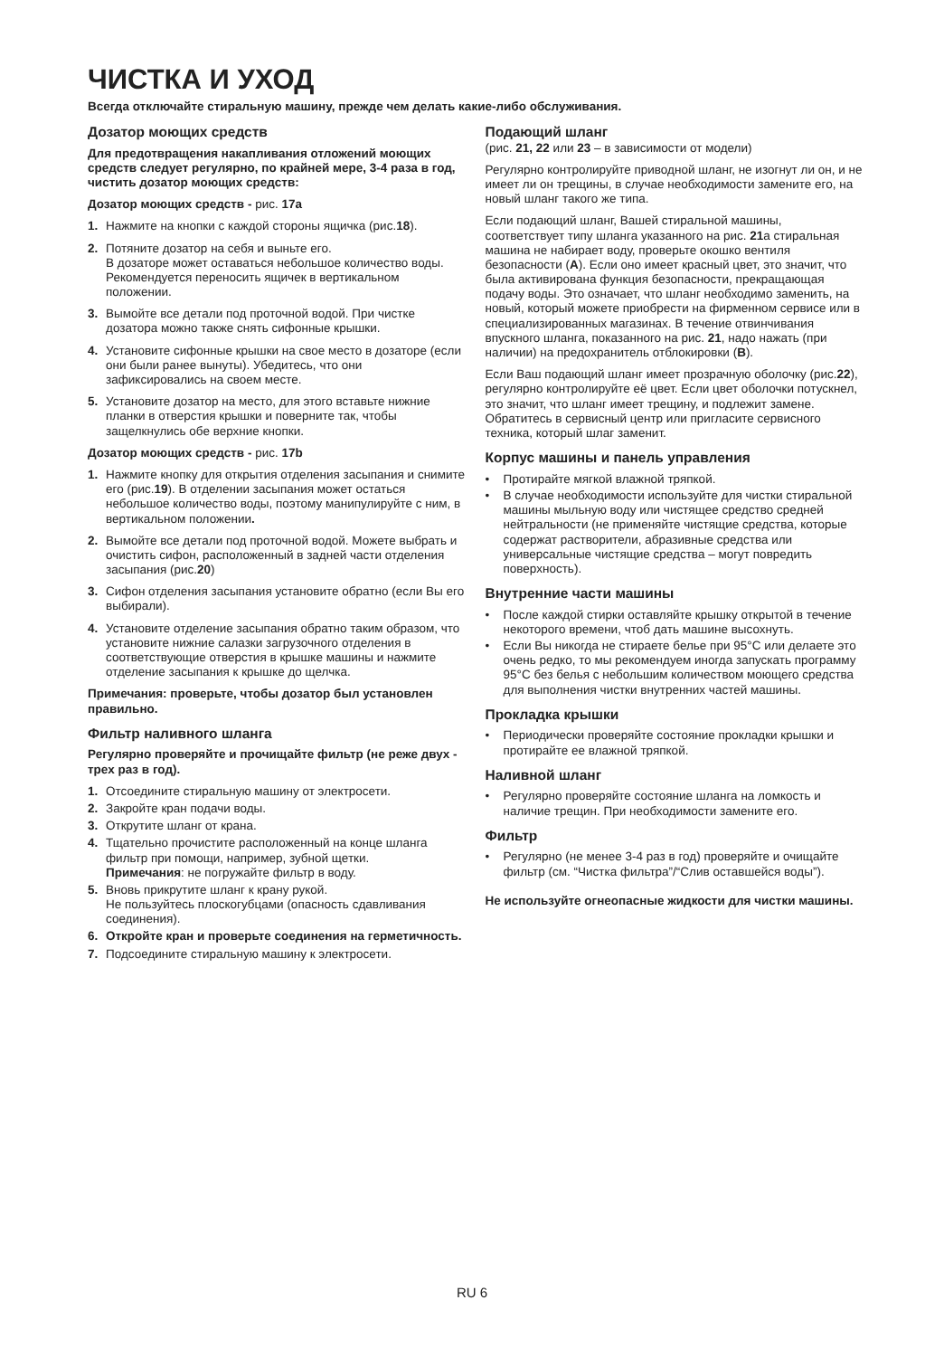ЧИСТКА И УХОД
Всегда отключайте стиральную машину, прежде чем делать какие-либо обслуживания.
Дозатор моющих средств
Для предотвращения накапливания отложений моющих средств следует регулярно, по крайней мере, 3-4 раза в год, чистить дозатор моющих средств:
Дозатор моющих средств - рис. 17a
1. Нажмите на кнопки с каждой стороны ящичка (рис.18).
2. Потяните дозатор на себя и выньте его.
В дозаторе может оставаться небольшое количество воды. Рекомендуется переносить ящичек в вертикальном положении.
3. Вымойте все детали под проточной водой. При чистке дозатора можно также снять сифонные крышки.
4. Установите сифонные крышки на свое место в дозаторе (если они были ранее вынуты). Убедитесь, что они зафиксировались на своем месте.
5. Установите дозатор на место, для этого вставьте нижние планки в отверстия крышки и поверните так, чтобы защелкнулись обе верхние кнопки.
Дозатор моющих средств - рис. 17b
1. Нажмите кнопку для открытия отделения засыпания и снимите его (рис.19). В отделении засыпания может остаться небольшое количество воды, поэтому манипулируйте с ним, в вертикальном положении.
2. Вымойте все детали под проточной водой. Можете выбрать и очистить сифон, расположенный в задней части отделения засыпания (рис.20)
3. Сифон отделения засыпания установите обратно (если Вы его выбирали).
4. Установите отделение засыпания обратно таким образом, что установите нижние салазки загрузочного отделения в соответствующие отверстия в крышке машины и нажмите отделение засыпания к крышке до щелчка.
Примечания: проверьте, чтобы дозатор был установлен правильно.
Фильтр наливного шланга
Регулярно проверяйте и прочищайте фильтр (не реже двух - трех раз в год).
1. Отсоедините стиральную машину от электросети.
2. Закройте кран подачи воды.
3. Открутите шланг от крана.
4. Тщательно прочистите расположенный на конце шланга фильтр при помощи, например, зубной щетки.
Примечания: не погружайте фильтр в воду.
5. Вновь прикрутите шланг к крану рукой.
Не пользуйтесь плоскогубцами (опасность сдавливания соединения).
6. Откройте кран и проверьте соединения на герметичность.
7. Подсоедините стиральную машину к электросети.
Подающий шланг
(рис. 21, 22 или 23 – в зависимости от модели)
Регулярно контролируйте приводной шланг, не изогнут ли он, и не имеет ли он трещины, в случае необходимости замените его, на новый шланг такого же типа.
Если подающий шланг, Вашей стиральной машины, соответствует типу шланга указанного на рис. 21a стиральная машина не набирает воду, проверьте окошко вентиля безопасности (A). Если оно имеет красный цвет, это значит, что была активирована функция безопасности, прекращающая подачу воды. Это означает, что шланг необходимо заменить, на новый, который можете приобрести на фирменном сервисе или в специализированных магазинах. В течение отвинчивания впускного шланга, показанного на рис. 21, надо нажать (при наличии) на предохранитель отблокировки (B).
Если Ваш подающий шланг имеет прозрачную оболочку (рис.22), регулярно контролируйте её цвет. Если цвет оболочки потускнел, это значит, что шланг имеет трещину, и подлежит замене. Обратитесь в сервисный центр или пригласите сервисного техника, который шлаг заменит.
Корпус машины и панель управления
• Протирайте мягкой влажной тряпкой.
• В случае необходимости используйте для чистки стиральной машины мыльную воду или чистящее средство средней нейтральности (не применяйте чистящие средства, которые содержат растворители, абразивные средства или универсальные чистящие средства – могут повредить поверхность).
Внутренние части машины
• После каждой стирки оставляйте крышку открытой в течение некоторого времени, чтоб дать машине высохнуть.
• Если Вы никогда не стираете белье при 95°C или делаете это очень редко, то мы рекомендуем иногда запускать программу 95°C без белья с небольшим количеством моющего средства для выполнения чистки внутренних частей машины.
Прокладка крышки
• Периодически проверяйте состояние прокладки крышки и протирайте ее влажной тряпкой.
Наливной шланг
• Регулярно проверяйте состояние шланга на ломкость и наличие трещин. При необходимости замените его.
Фильтр
• Регулярно (не менее 3-4 раз в год) проверяйте и очищайте фильтр (см. “Чистка фильтра”/“Слив оставшейся воды”).
Не используйте огнеопасные жидкости для чистки машины.
RU 6